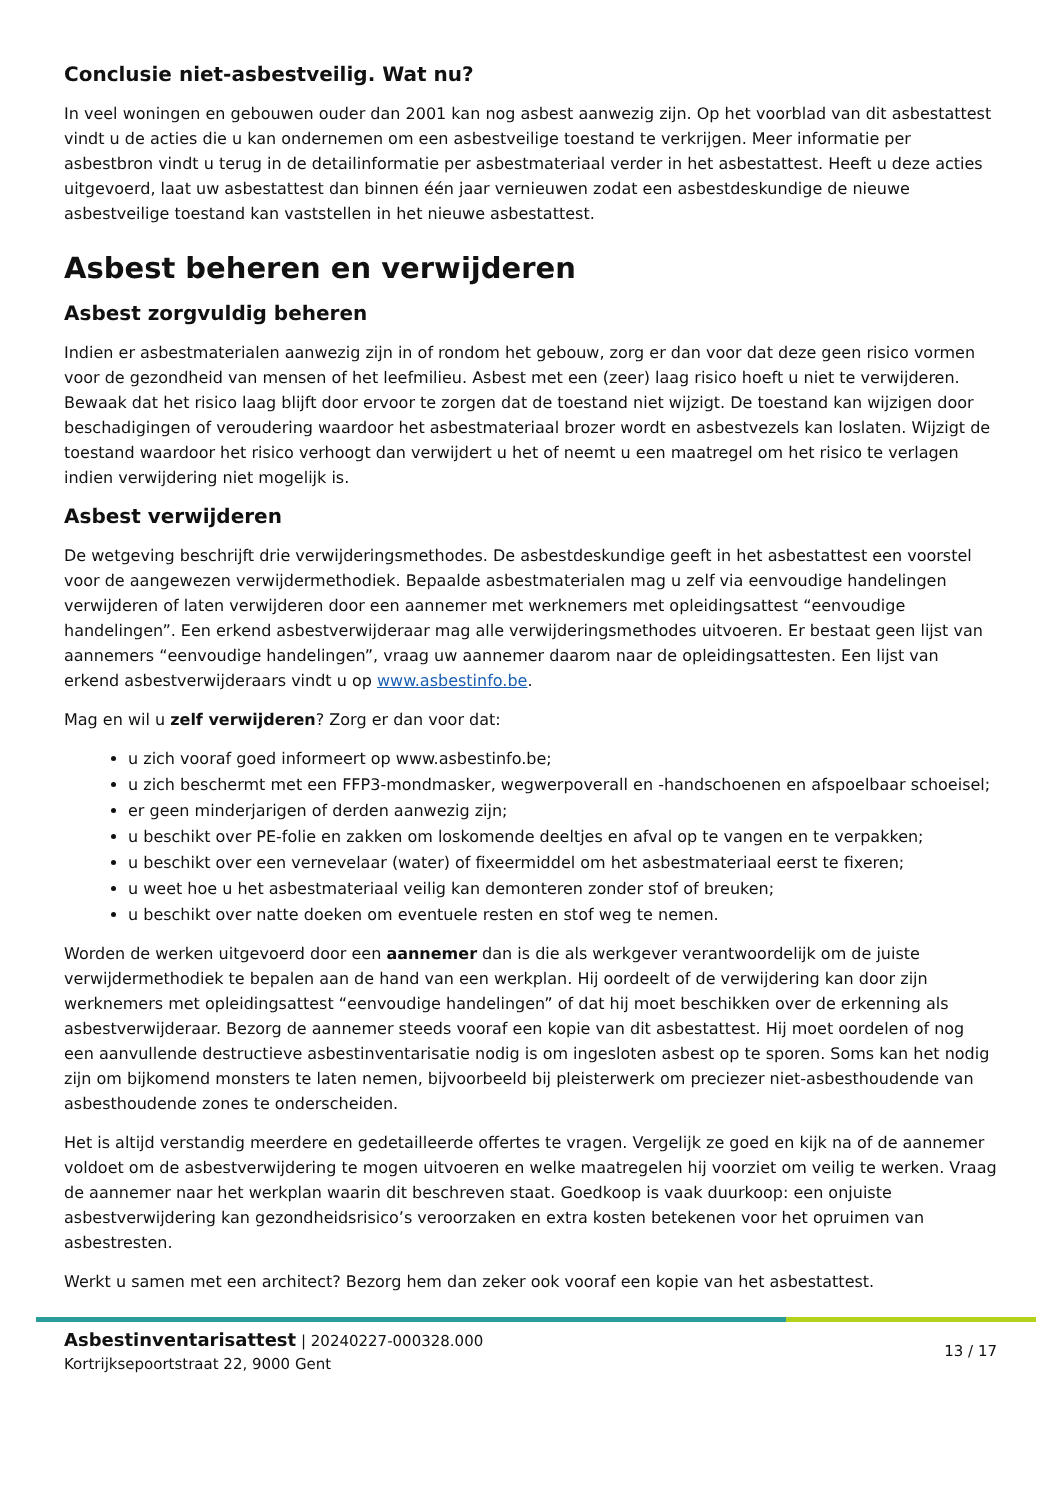Conclusie niet-asbestveilig. Wat nu?
In veel woningen en gebouwen ouder dan 2001 kan nog asbest aanwezig zijn. Op het voorblad van dit asbestattest vindt u de acties die u kan ondernemen om een asbestveilige toestand te verkrijgen. Meer informatie per asbestbron vindt u terug in de detailinformatie per asbestmateriaal verder in het asbestattest. Heeft u deze acties uitgevoerd, laat uw asbestattest dan binnen één jaar vernieuwen zodat een asbestdeskundige de nieuwe asbestveilige toestand kan vaststellen in het nieuwe asbestattest.
Asbest beheren en verwijderen
Asbest zorgvuldig beheren
Indien er asbestmaterialen aanwezig zijn in of rondom het gebouw, zorg er dan voor dat deze geen risico vormen voor de gezondheid van mensen of het leefmilieu. Asbest met een (zeer) laag risico hoeft u niet te verwijderen. Bewaak dat het risico laag blijft door ervoor te zorgen dat de toestand niet wijzigt. De toestand kan wijzigen door beschadigingen of veroudering waardoor het asbestmateriaal brozer wordt en asbestvezels kan loslaten. Wijzigt de toestand waardoor het risico verhoogt dan verwijdert u het of neemt u een maatregel om het risico te verlagen indien verwijdering niet mogelijk is.
Asbest verwijderen
De wetgeving beschrijft drie verwijderingsmethodes. De asbestdeskundige geeft in het asbestattest een voorstel voor de aangewezen verwijdermethodiek. Bepaalde asbestmaterialen mag u zelf via eenvoudige handelingen verwijderen of laten verwijderen door een aannemer met werknemers met opleidingsattest “eenvoudige handelingen”. Een erkend asbestverwijderaar mag alle verwijderingsmethodes uitvoeren. Er bestaat geen lijst van aannemers “eenvoudige handelingen”, vraag uw aannemer daarom naar de opleidingsattesten. Een lijst van erkend asbestverwijderaars vindt u op www.asbestinfo.be.
Mag en wil u zelf verwijderen? Zorg er dan voor dat:
u zich vooraf goed informeert op www.asbestinfo.be;
u zich beschermt met een FFP3-mondmasker, wegwerpoverall en -handschoenen en afspoelbaar schoeisel;
er geen minderjarigen of derden aanwezig zijn;
u beschikt over PE-folie en zakken om loskomende deeltjes en afval op te vangen en te verpakken;
u beschikt over een vernevelaar (water) of fixeermiddel om het asbestmateriaal eerst te fixeren;
u weet hoe u het asbestmateriaal veilig kan demonteren zonder stof of breuken;
u beschikt over natte doeken om eventuele resten en stof weg te nemen.
Worden de werken uitgevoerd door een aannemer dan is die als werkgever verantwoordelijk om de juiste verwijdermethodiek te bepalen aan de hand van een werkplan. Hij oordeelt of de verwijdering kan door zijn werknemers met opleidingsattest “eenvoudige handelingen” of dat hij moet beschikken over de erkenning als asbestverwijderaar. Bezorg de aannemer steeds vooraf een kopie van dit asbestattest. Hij moet oordelen of nog een aanvullende destructieve asbestinventarisatie nodig is om ingesloten asbest op te sporen. Soms kan het nodig zijn om bijkomend monsters te laten nemen, bijvoorbeeld bij pleisterwerk om preciezer niet-asbesthoudende van asbesthoudende zones te onderscheiden.
Het is altijd verstandig meerdere en gedetailleerde offertes te vragen. Vergelijk ze goed en kijk na of de aannemer voldoet om de asbestverwijdering te mogen uitvoeren en welke maatregelen hij voorziet om veilig te werken. Vraag de aannemer naar het werkplan waarin dit beschreven staat. Goedkoop is vaak duurkoop: een onjuiste asbestverwijdering kan gezondheidsrisico’s veroorzaken en extra kosten betekenen voor het opruimen van asbestresten.
Werkt u samen met een architect? Bezorg hem dan zeker ook vooraf een kopie van het asbestattest.
Asbestinventarisattest | 20240227-000328.000
Kortrijksepoortstraat 22, 9000 Gent
13 / 17